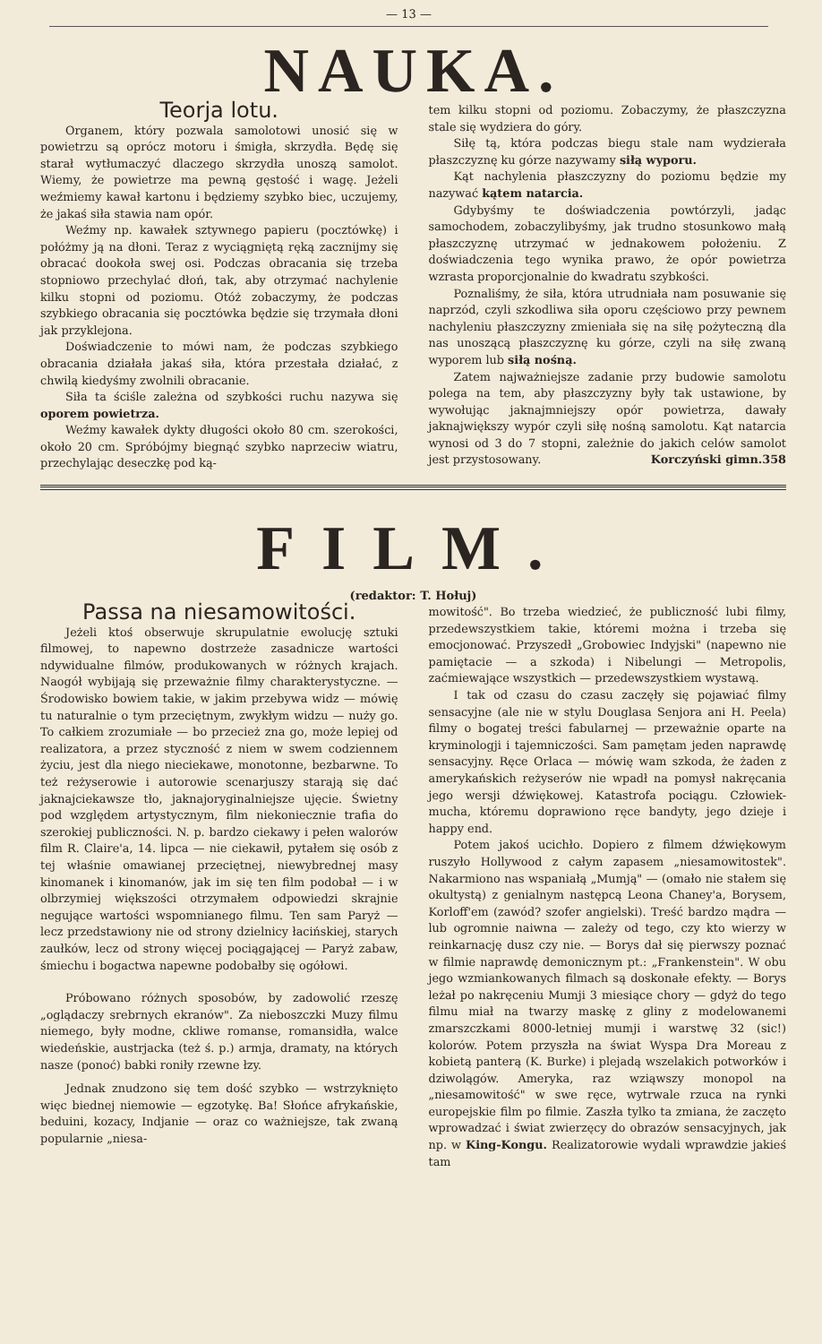— 13 —
NAUKA.
Teorja lotu.
Organem, który pozwala samolotowi unosić się w powietrzu są oprócz motoru i śmigła, skrzydła. Będę się starał wytłumaczyć dlaczego skrzydła unoszą samolot. Wiemy, że powietrze ma pewną gęstość i wagę. Jeżeli weźmiemy kawał kartonu i będziemy szybko biec, uczujemy, że jakaś siła stawia nam opór.
Weźmy np. kawałek sztywnego papieru (pocztówkę) i połóżmy ją na dłoni. Teraz z wyciągniętą ręką zacznijmy się obracać dookoła swej osi. Podczas obracania się trzeba stopniowo przechylać dłoń, tak, aby otrzymać nachylenie kilku stopni od poziomu. Otóż zobaczymy, że podczas szybkiego obracania się pocztówka będzie się trzymała dłoni jak przyklejona.
Doświadczenie to mówi nam, że podczas szybkiego obracania działała jakaś siła, która przestała działać, z chwilą kiedyśmy zwolnili obracanie.
Siła ta ściśle zależna od szybkości ruchu nazywa się oporem powietrza.
Weźmy kawałek dykty długości około 80 cm. szerokości, około 20 cm. Spróbójmy biegnąć szybko naprzeciw wiatru, przechylając deseczkę pod ką-
tem kilku stopni od poziomu. Zobaczymy, że płaszczyzna stale się wydziera do góry.
Siłę tą, która podczas biegu stale nam wydzierała płaszczyznę ku górze nazywamy siłą wyporu.
Kąt nachylenia płaszczyzny do poziomu będzie my nazywać kątem natarcia.
Gdybyśmy te doświadczenia powtórzyli, jadąc samochodem, zobaczylibyśmy, jak trudno stosunkowo małą płaszczyznę utrzymać w jednakowem położeniu. Z doświadczenia tego wynika prawo, że opór powietrza wzrasta proporcjonalnie do kwadratu szybkości.
Poznaliśmy, że siła, która utrudniała nam posuwanie się naprzód, czyli szkodliwa siła oporu częściowo przy pewnem nachyleniu płaszczyzny zmieniała się na siłę pożyteczną dla nas unoszącą płaszczyznę ku górze, czyli na siłę zwaną wyporem lub siłą nośną.
Zatem najważniejsze zadanie przy budowie samolotu polega na tem, aby płaszczyzny były tak ustawione, by wywołując jaknajmniejszy opór powietrza, dawały jaknajwiększy wypór czyli siłę nośną samolotu. Kąt natarcia wynosi od 3 do 7 stopni, zależnie do jakich celów samolot jest przystosowany. Korczyński gimn.358
FILM.
(redaktor: T. Hołuj)
Passa na niesamowitości.
Jeżeli ktoś obserwuje skrupulatnie ewolucję sztuki filmowej, to napewno dostrzeże zasadnicze wartości ndywidualne filmów, produkowanych w różnych krajach. Naogół wybijają się przeważnie filmy charakterystyczne. — Środowisko bowiem takie, w jakim przebywa widz — mówię tu naturalnie o tym przeciętnym, zwykłym widzu — nuży go. To całkiem zrozumiałe — bo przecież zna go, może lepiej od realizatora, a przez styczność z niem w swem codziennem życiu, jest dla niego nieciekawe, monotonne, bezbarwne. To też reżyserowie i autorowie scenarjuszy starają się dać jaknajciekawsze tło, jaknajoryginalniejsze ujęcie. Świetny pod względem artystycznym, film niekoniecznie trafia do szerokiej publiczności. N. p. bardzo ciekawy i pełen walorów film R. Claire'a, 14. lipca — nie ciekawił, pytałem się osób z tej właśnie omawianej przeciętnej, niewybrednej masy kinomanek i kinomanów, jak im się ten film podobał — i w olbrzymiej większości otrzymałem odpowiedzi skrajnie negujące wartości wspomnianego filmu. Ten sam Paryż — lecz przedstawiony nie od strony dzielnicy łacińskiej, starych zaułków, lecz od strony więcej pociągającej — Paryż zabaw, śmiechu i bogactwa napewne podobałby się ogółowi.
Próbowano różnych sposobów, by zadowolić rzeszę „oglądaczy srebrnych ekranów". Za nieboszczki Muzy filmu niemego, były modne, ckliwe romanse, romansidła, walce wiedeńskie, austrjacka (też ś. p.) armja, dramaty, na których nasze (ponoć) babki roniły rzewne łzy.
Jednak znudzono się tem dość szybko — wstrzyknięto więc biednej niemowie — egzotykę. Ba! Słońce afrykańskie, beduini, kozacy, Indjanie — oraz co ważniejsze, tak zwaną popularnie „niesa-
mowitość". Bo trzeba wiedzieć, że publiczność lubi filmy, przedewszystkiem takie, któremi można i trzeba się emocjonować. Przyszedł „Grobowiec Indyjski" (napewno nie pamiętacie — a szkoda) i Nibelungi — Metropolis, zaćmiewające wszystkich — przedewszystkiem wystawą.
I tak od czasu do czasu zaczęły się pojawiać filmy sensacyjne (ale nie w stylu Douglasa Senjora ani H. Peela) filmy o bogatej treści fabularnej — przeważnie oparte na kryminologji i tajemniczości. Sam pamętam jeden naprawdę sensacyjny. Ręce Orlaca — mówię wam szkoda, że żaden z amerykańskich reżyserów nie wpadł na pomysł nakręcania jego wersji dźwiękowej. Katastrofa pociągu. Człowiek-mucha, któremu doprawiono ręce bandyty, jego dzieje i happy end.
Potem jakoś ucichło. Dopiero z filmem dźwiękowym ruszyło Hollywood z całym zapasem „niesamowitostek". Nakarmiono nas wspaniałą „Mumją" — (omało nie stałem się okultystą) z genialnym następcą Leona Chaney'a, Borysem, Korloff'em (zawód? szofer angielski). Treść bardzo mądra — lub ogromnie naiwna — zależy od tego, czy kto wierzy w reinkarnację dusz czy nie. — Borys dał się pierwszy poznać w filmie naprawdę demonicznym pt.: „Frankenstein". W obu jego wzmiankowanych filmach są doskonałe efekty. — Borys leżał po nakręceniu Mumji 3 miesiące chory — gdyż do tego filmu miał na twarzy maskę z gliny z modelowanemi zmarszczkami 8000-letniej mumji i warstwę 32 (sic!) kolorów. Potem przyszła na świat Wyspa Dra Moreau z kobietą panterą (K. Burke) i plejadą wszelakich potworków i dziwolągów. Ameryka, raz wziąwszy monopol na „niesamowitość" w swe ręce, wytrwale rzuca na rynki europejskie film po filmie. Zaszła tylko ta zmiana, że zaczęto wprowadzać i świat zwierzęcy do obrazów sensacyjnych, jak np. w King-Kongu. Realizatorowie wydali wprawdzie jakieś tam